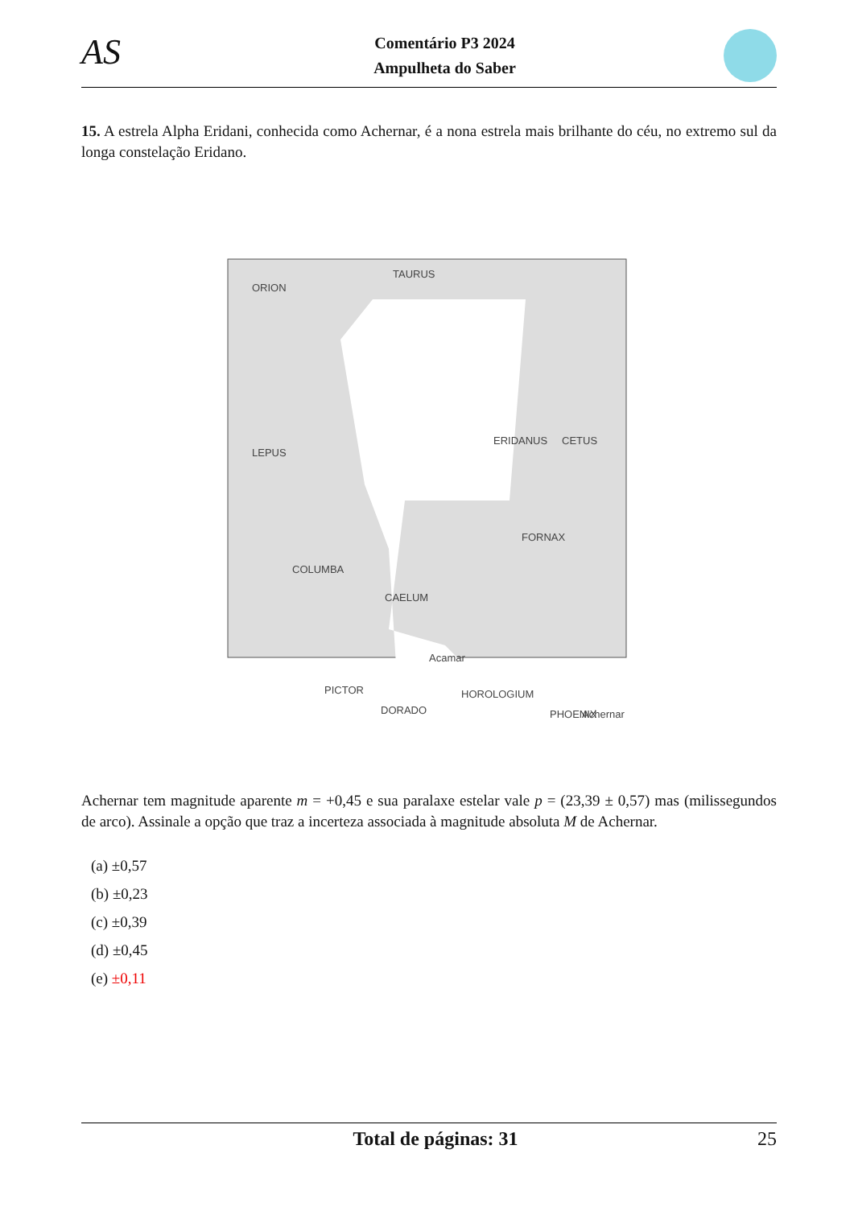AS
Comentário P3 2024
Ampulheta do Saber
15. A estrela Alpha Eridani, conhecida como Achernar, é a nona estrela mais brilhante do céu, no extremo sul da longa constelação Eridano.
ORION
TAURUS
ERIDANUS
CETUS
LEPUS
FORNAX
COLUMBA
CAELUM
PICTOR
HOROLOGIUM
PHOENIX
Acamar
DORADO
Achernar
Achernar tem magnitude aparente m = +0,45 e sua paralaxe estelar vale p = (23,39 ± 0,57) mas (milissegundos de arco). Assinale a opção que traz a incerteza associada à magnitude absoluta M de Achernar.
(a) ±0,57
(b) ±0,23
(c) ±0,39
(d) ±0,45
(e) ±0,11
Total de páginas: 31 25